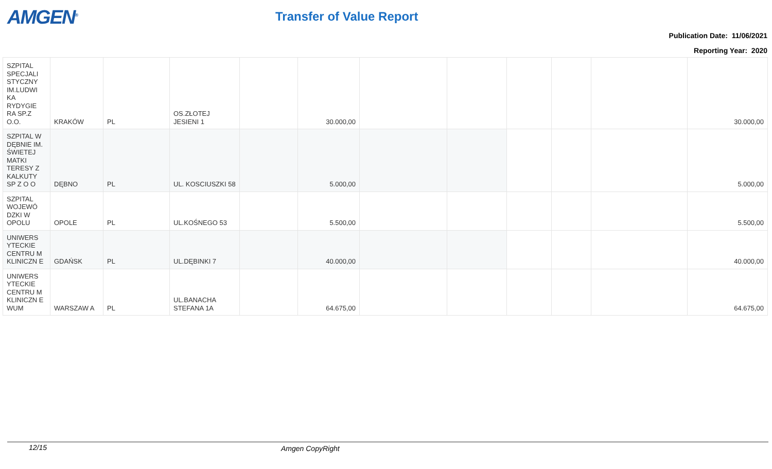AMGEN<sup>®</sup> Transfer of Value Report
Publication Date: 11/06/2021
Reporting Year: 2020
| SZPITAL SPECJALI STYCZNY IM.LUDWI KA RYDYGIE RA SP.Z O.O. | KRAKÓW | PL | OS.ZŁOTEJ JESIENI 1 | | 30.000,00 | | | | | | 30.000,00 |
| SZPITAL W DĘBNIE IM. ŚWIETEJ MATKI TERESY Z KALKUTY SP Z O O | DĘBNO | PL | UL. KOSCIUSZKI 58 | | 5.000,00 | | | | | | 5.000,00 |
| SZPITAL WOJEWÓ DZKI W OPOLU | OPOLE | PL | UL.KOŚNEGO 53 | | 5.500,00 | | | | | | 5.500,00 |
| UNIWERS YTECKIE CENTRU M KLINICZN E | GDAŃSK | PL | UL.DĘBINKI 7 | | 40.000,00 | | | | | | 40.000,00 |
| UNIWERS YTECKIE CENTRU M KLINICZN E WUM | WARSZAW A | PL | UL.BANACHA STEFANA 1A | | 64.675,00 | | | | | | 64.675,00 |
12/15 Amgen CopyRight